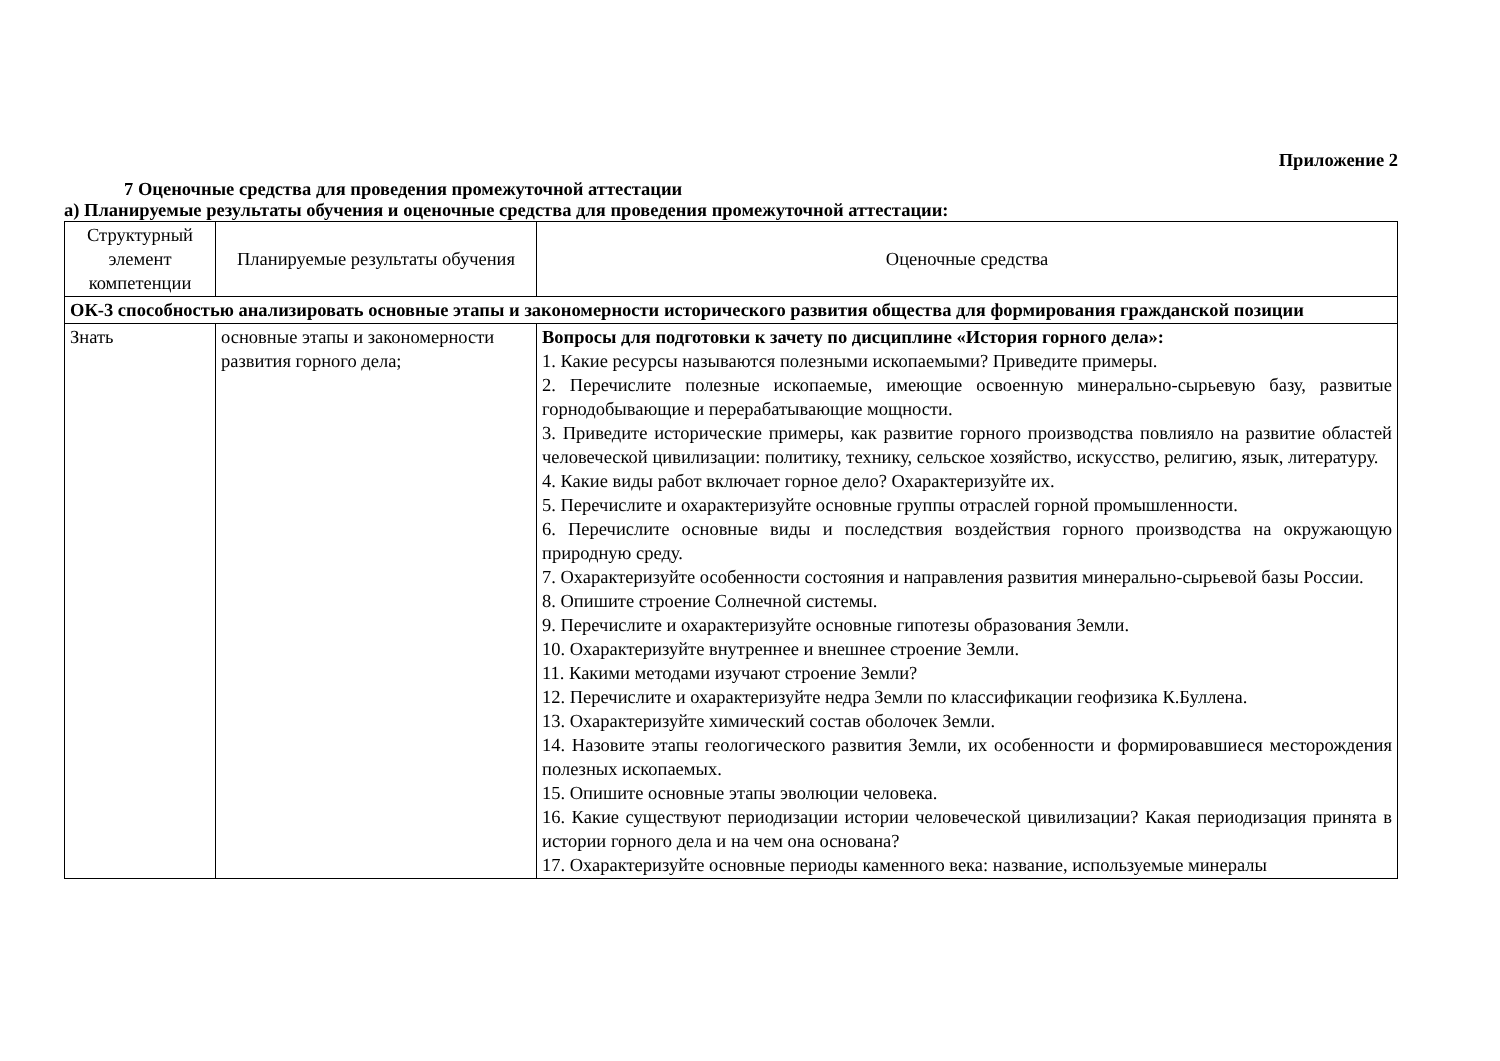Приложение 2
7 Оценочные средства для проведения промежуточной аттестации
а) Планируемые результаты обучения и оценочные средства для проведения промежуточной аттестации:
| Структурный элемент компетенции | Планируемые результаты обучения | Оценочные средства |
| ОК-3 способностью анализировать основные этапы и закономерности исторического развития общества для формирования гражданской позиции | | |
| Знать | основные этапы и закономерности развития горного дела; | Вопросы для подготовки к зачету по дисциплине «История горного дела»: 1. Какие ресурсы называются полезными ископаемыми? Приведите примеры. 2. Перечислите полезные ископаемые, имеющие освоенную минерально-сырьевую базу, развитые горнодобывающие и перерабатывающие мощности. 3. Приведите исторические примеры, как развитие горного производства повлияло на развитие областей человеческой цивилизации: политику, технику, сельское хозяйство, искусство, религию, язык, литературу. 4. Какие виды работ включает горное дело? Охарактеризуйте их. 5. Перечислите и охарактеризуйте основные группы отраслей горной промышленности. 6. Перечислите основные виды и последствия воздействия горного производства на окружающую природную среду. 7. Охарактеризуйте особенности состояния и направления развития минерально-сырьевой базы России. 8. Опишите строение Солнечной системы. 9. Перечислите и охарактеризуйте основные гипотезы образования Земли. 10. Охарактеризуйте внутреннее и внешнее строение Земли. 11. Какими методами изучают строение Земли? 12. Перечислите и охарактеризуйте недра Земли по классификации геофизика К.Буллена. 13. Охарактеризуйте химический состав оболочек Земли. 14. Назовите этапы геологического развития Земли, их особенности и формировавшиеся месторождения полезных ископаемых. 15. Опишите основные этапы эволюции человека. 16. Какие существуют периодизации истории человеческой цивилизации? Какая периодизация принята в истории горного дела и на чем она основана? 17. Охарактеризуйте основные периоды каменного века: название, используемые минералы |